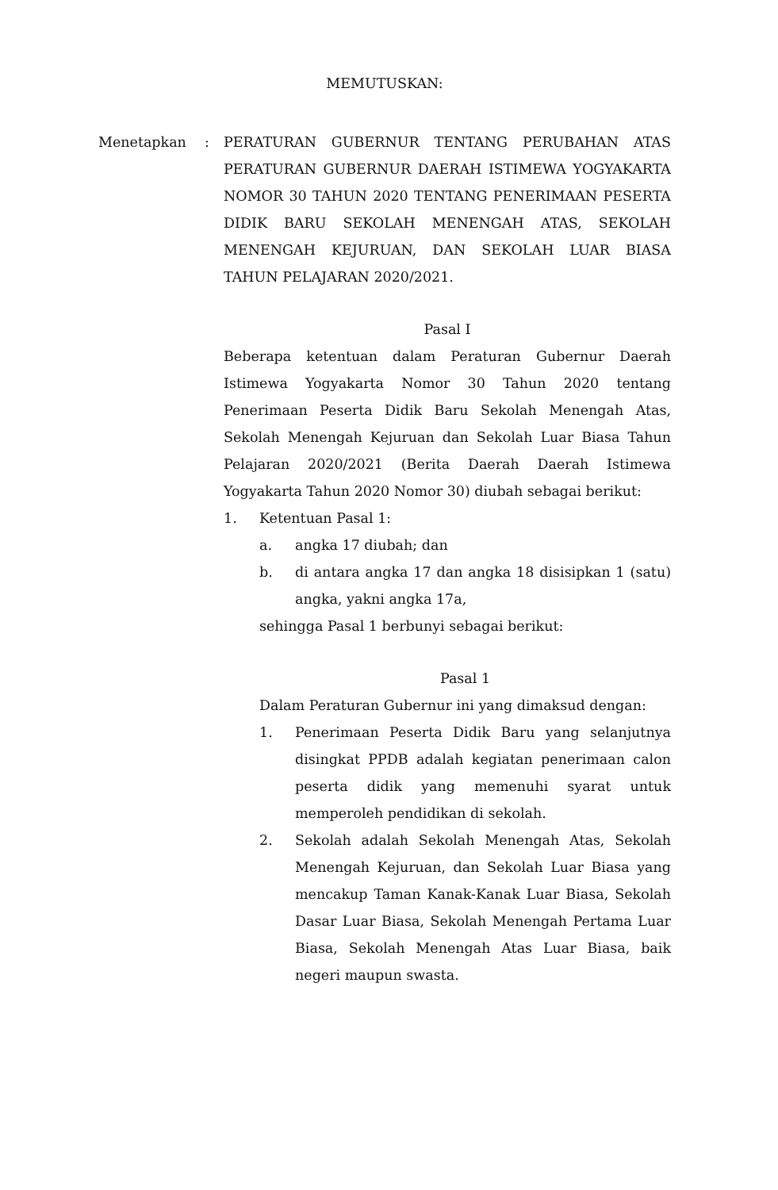MEMUTUSKAN:
Menetapkan : PERATURAN GUBERNUR TENTANG PERUBAHAN ATAS PERATURAN GUBERNUR DAERAH ISTIMEWA YOGYAKARTA NOMOR 30 TAHUN 2020 TENTANG PENERIMAAN PESERTA DIDIK BARU SEKOLAH MENENGAH ATAS, SEKOLAH MENENGAH KEJURUAN, DAN SEKOLAH LUAR BIASA TAHUN PELAJARAN 2020/2021.
Pasal I
Beberapa ketentuan dalam Peraturan Gubernur Daerah Istimewa Yogyakarta Nomor 30 Tahun 2020 tentang Penerimaan Peserta Didik Baru Sekolah Menengah Atas, Sekolah Menengah Kejuruan dan Sekolah Luar Biasa Tahun Pelajaran 2020/2021 (Berita Daerah Daerah Istimewa Yogyakarta Tahun 2020 Nomor 30) diubah sebagai berikut:
1. Ketentuan Pasal 1:
a. angka 17 diubah; dan
b. di antara angka 17 dan angka 18 disisipkan 1 (satu) angka, yakni angka 17a,
sehingga Pasal 1 berbunyi sebagai berikut:
Pasal 1
Dalam Peraturan Gubernur ini yang dimaksud dengan:
1. Penerimaan Peserta Didik Baru yang selanjutnya disingkat PPDB adalah kegiatan penerimaan calon peserta didik yang memenuhi syarat untuk memperoleh pendidikan di sekolah.
2. Sekolah adalah Sekolah Menengah Atas, Sekolah Menengah Kejuruan, dan Sekolah Luar Biasa yang mencakup Taman Kanak-Kanak Luar Biasa, Sekolah Dasar Luar Biasa, Sekolah Menengah Pertama Luar Biasa, Sekolah Menengah Atas Luar Biasa, baik negeri maupun swasta.